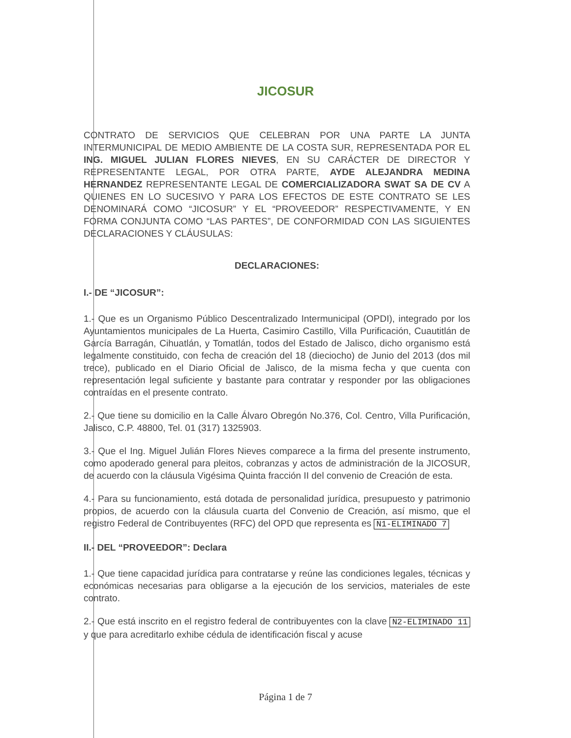JICOSUR
CONTRATO DE SERVICIOS QUE CELEBRAN POR UNA PARTE LA JUNTA INTERMUNICIPAL DE MEDIO AMBIENTE DE LA COSTA SUR, REPRESENTADA POR EL ING. MIGUEL JULIAN FLORES NIEVES, EN SU CARÁCTER DE DIRECTOR Y REPRESENTANTE LEGAL, POR OTRA PARTE, AYDE ALEJANDRA MEDINA HERNANDEZ REPRESENTANTE LEGAL DE COMERCIALIZADORA SWAT SA DE CV A QUIENES EN LO SUCESIVO Y PARA LOS EFECTOS DE ESTE CONTRATO SE LES DENOMINARÁ COMO “JICOSUR” Y EL “PROVEEDOR” RESPECTIVAMENTE, Y EN FORMA CONJUNTA COMO “LAS PARTES”, DE CONFORMIDAD CON LAS SIGUIENTES DECLARACIONES Y CLÁUSULAS:
DECLARACIONES:
I.- DE “JICOSUR”:
1.- Que es un Organismo Público Descentralizado Intermunicipal (OPDI), integrado por los Ayuntamientos municipales de La Huerta, Casimiro Castillo, Villa Purificación, Cuautitlán de García Barragán, Cihuatlán, y Tomatlán, todos del Estado de Jalisco, dicho organismo está legalmente constituido, con fecha de creación del 18 (dieciocho) de Junio del 2013 (dos mil trece), publicado en el Diario Oficial de Jalisco, de la misma fecha y que cuenta con representación legal suficiente y bastante para contratar y responder por las obligaciones contraídas en el presente contrato.
2.- Que tiene su domicilio en la Calle Álvaro Obregón No.376, Col. Centro, Villa Purificación, Jalisco, C.P. 48800, Tel. 01 (317) 1325903.
3.- Que el Ing. Miguel Julián Flores Nieves comparece a la firma del presente instrumento, como apoderado general para pleitos, cobranzas y actos de administración de la JICOSUR, de acuerdo con la cláusula Vigésima Quinta fracción II del convenio de Creación de esta.
4.- Para su funcionamiento, está dotada de personalidad jurídica, presupuesto y patrimonio propios, de acuerdo con la cláusula cuarta del Convenio de Creación, así mismo, que el registro Federal de Contribuyentes (RFC) del OPD que representa es N1-ELIMINADO 7
II.- DEL “PROVEEDOR”: Declara
1.- Que tiene capacidad jurídica para contratarse y reúne las condiciones legales, técnicas y económicas necesarias para obligarse a la ejecución de los servicios, materiales de este contrato.
2.- Que está inscrito en el registro federal de contribuyentes con la clave N2-ELIMINADO 11 y que para acreditarlo exhibe cédula de identificación fiscal y acuse
Página 1 de 7